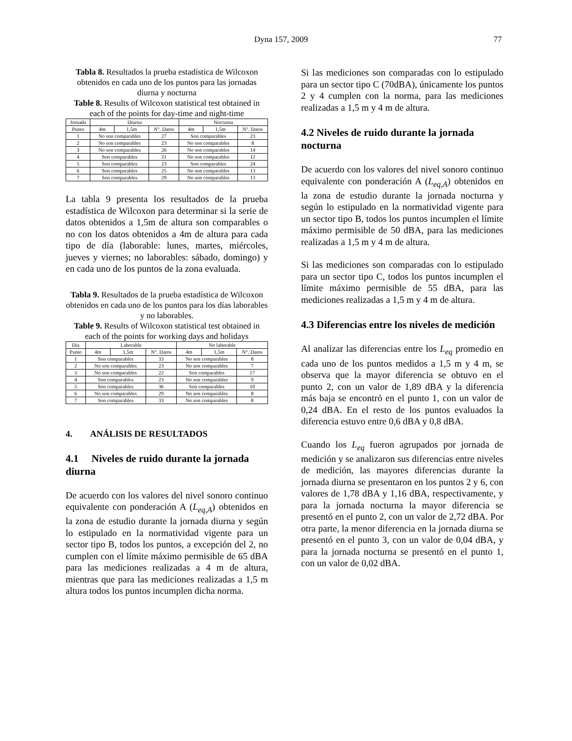Dyna 157, 2009 77
Tabla 8. Resultados la prueba estadística de Wilcoxon obtenidos en cada uno de los puntos para las jornadas diurna y nocturna
Table 8. Results of Wilcoxon statistical test obtained in each of the points for day-time and night-time
| Jornada | Diurna | | | Nocturna | | |
| Punto | 4m | 1,5m | N°. Datos | 4m | 1,5m | N°. Datos |
| 1 | No son comparables | | 27 | Son comparables | | 23 |
| 2 | No son comparables | | 23 | No son comparables | | 8 |
| 3 | No son comparables | | 26 | No son comparables | | 14 |
| 4 | Son comparables | | 21 | No son comparables | | 12 |
| 5 | Son comparables | | 23 | Son comparables | | 24 |
| 6 | Son comparables | | 25 | No son comparables | | 13 |
| 7 | Son comparables | | 29 | No son comparables | | 13 |
La tabla 9 presenta los resultados de la prueba estadística de Wilcoxon para determinar si la serie de datos obtenidos a 1,5m de altura son comparables o no con los datos obtenidos a 4m de altura para cada tipo de día (laborable: lunes, martes, miércoles, jueves y viernes; no laborables: sábado, domingo) y en cada uno de los puntos de la zona evaluada.
Tabla 9. Resultados de la prueba estadística de Wilcoxon obtenidos en cada uno de los puntos para los días laborables y no laborables.
Table 9. Results of Wilcoxon statistical test obtained in each of the points for working days and holidays
| Día | Laborable | | | No laborable | | |
| Punto | 4m | 1,5m | N°. Datos | 4m | 1,5m | N°. Datos |
| 1 | Son comparables | | 33 | No son comparables | | 8 |
| 2 | No son comparables | | 23 | No son comparables | | 7 |
| 3 | No son comparables | | 22 | Son comparables | | 17 |
| 4 | Son comparables | | 23 | No son comparables | | 9 |
| 5 | Son comparables | | 36 | Son comparables | | 10 |
| 6 | No son comparables | | 29 | No son comparables | | 8 |
| 7 | Son comparables | | 33 | No son comparables | | 8 |
4. ANÁLISIS DE RESULTADOS
4.1 Niveles de ruido durante la jornada diurna
De acuerdo con los valores del nivel sonoro continuo equivalente con ponderación A (L<sub>eq,A</sub>) obtenidos en la zona de estudio durante la jornada diurna y según lo estipulado en la normatividad vigente para un sector tipo B, todos los puntos, a excepción del 2, no cumplen con el límite máximo permisible de 65 dBA para las mediciones realizadas a 4 m de altura, mientras que para las mediciones realizadas a 1,5 m altura todos los puntos incumplen dicha norma.
Si las mediciones son comparadas con lo estipulado para un sector tipo C (70dBA), únicamente los puntos 2 y 4 cumplen con la norma, para las mediciones realizadas a 1,5 m y 4 m de altura.
4.2 Niveles de ruido durante la jornada nocturna
De acuerdo con los valores del nivel sonoro continuo equivalente con ponderación A (L<sub>eq,A</sub>) obtenidos en la zona de estudio durante la jornada nocturna y según lo estipulado en la normatividad vigente para un sector tipo B, todos los puntos incumplen el límite máximo permisible de 50 dBA, para las mediciones realizadas a 1,5 m y 4 m de altura.
Si las mediciones son comparadas con lo estipulado para un sector tipo C, todos los puntos incumplen el límite máximo permisible de 55 dBA, para las mediciones realizadas a 1,5 m y 4 m de altura.
4.3 Diferencias entre los niveles de medición
Al analizar las diferencias entre los L<sub>eq</sub> promedio en cada uno de los puntos medidos a 1,5 m y 4 m, se observa que la mayor diferencia se obtuvo en el punto 2, con un valor de 1,89 dBA y la diferencia más baja se encontró en el punto 1, con un valor de 0,24 dBA. En el resto de los puntos evaluados la diferencia estuvo entre 0,6 dBA y 0,8 dBA.
Cuando los L<sub>eq</sub> fueron agrupados por jornada de medición y se analizaron sus diferencias entre niveles de medición, las mayores diferencias durante la jornada diurna se presentaron en los puntos 2 y 6, con valores de 1,78 dBA y 1,16 dBA, respectivamente, y para la jornada nocturna la mayor diferencia se presentó en el punto 2, con un valor de 2,72 dBA. Por otra parte, la menor diferencia en la jornada diurna se presentó en el punto 3, con un valor de 0,04 dBA, y para la jornada nocturna se presentó en el punto 1, con un valor de 0,02 dBA.